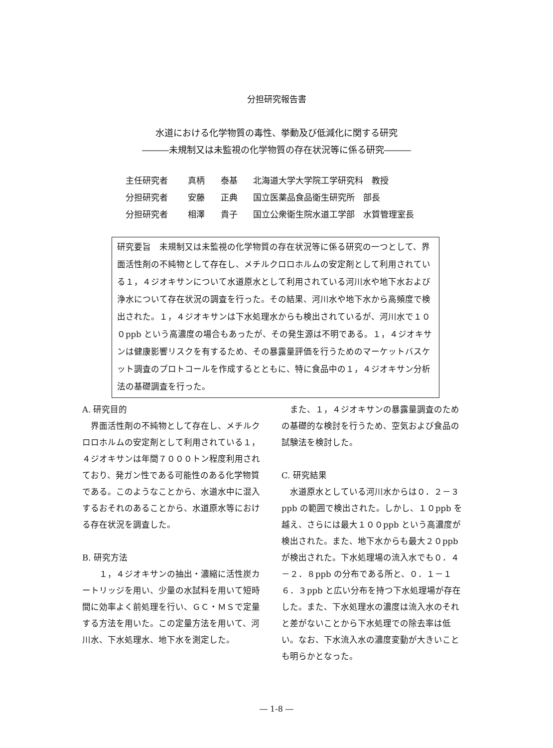分担研究報告書
水道における化学物質の毒性、挙動及び低減化に関する研究
―――未規制又は未監視の化学物質の存在状況等に係る研究―――
主任研究者 真柄 泰基 北海道大学大学院工学研究科　教授
分担研究者 安藤 正典 国立医薬品食品衛生研究所　部長
分担研究者 相澤 貴子 国立公衆衛生院水道工学部　水質管理室長
研究要旨　未規制又は未監視の化学物質の存在状況等に係る研究の一つとして、界面活性剤の不純物として存在し、メチルクロロホルムの安定剤として利用されている１，４ジオキサンについて水道原水として利用されている河川水や地下水および浄水について存在状況の調査を行った。その結果、河川水や地下水から高頻度で検出された。１，４ジオキサンは下水処理水からも検出されているが、河川水で１００ppb という高濃度の場合もあったが、その発生源は不明である。１，４ジオキサンは健康影響リスクを有するため、その暴露量評価を行うためのマーケットバスケット調査のプロトコールを作成するとともに、特に食品中の１，４ジオキサン分析法の基礎調査を行った。
A. 研究目的
　界面活性剤の不純物として存在し、メチルクロロホルムの安定剤として利用されている１，４ジオキサンは年間７０００トン程度利用されており、発ガン性である可能性のある化学物質である。このようなことから、水道水中に混入するおそれのあることから、水道原水等における存在状況を調査した。
B. 研究方法
　　１，４ジオキサンの抽出・濃縮に活性炭カートリッジを用い、少量の水試料を用いて短時間に効率よく前処理を行い、ＧＣ・ＭＳで定量する方法を用いた。この定量方法を用いて、河川水、下水処理水、地下水を測定した。
　また、１，４ジオキサンの暴露量調査のための基礎的な検討を行うため、空気および食品の試験法を検討した。
C. 研究結果
　水道原水としている河川水からは０．２－３ppb の範囲で検出された。しかし、１０ppb を越え、さらには最大１００ppb という高濃度が検出された。また、地下水からも最大２０ppb が検出された。下水処理場の流入水でも０．４－２．８ppb の分布である所と、０．１－１６．３ppb と広い分布を持つ下水処理場が存在した。また、下水処理水の濃度は流入水のそれと差がないことから下水処理での除去率は低い。なお、下水流入水の濃度変動が大きいことも明らかとなった。
― 1-8 ―